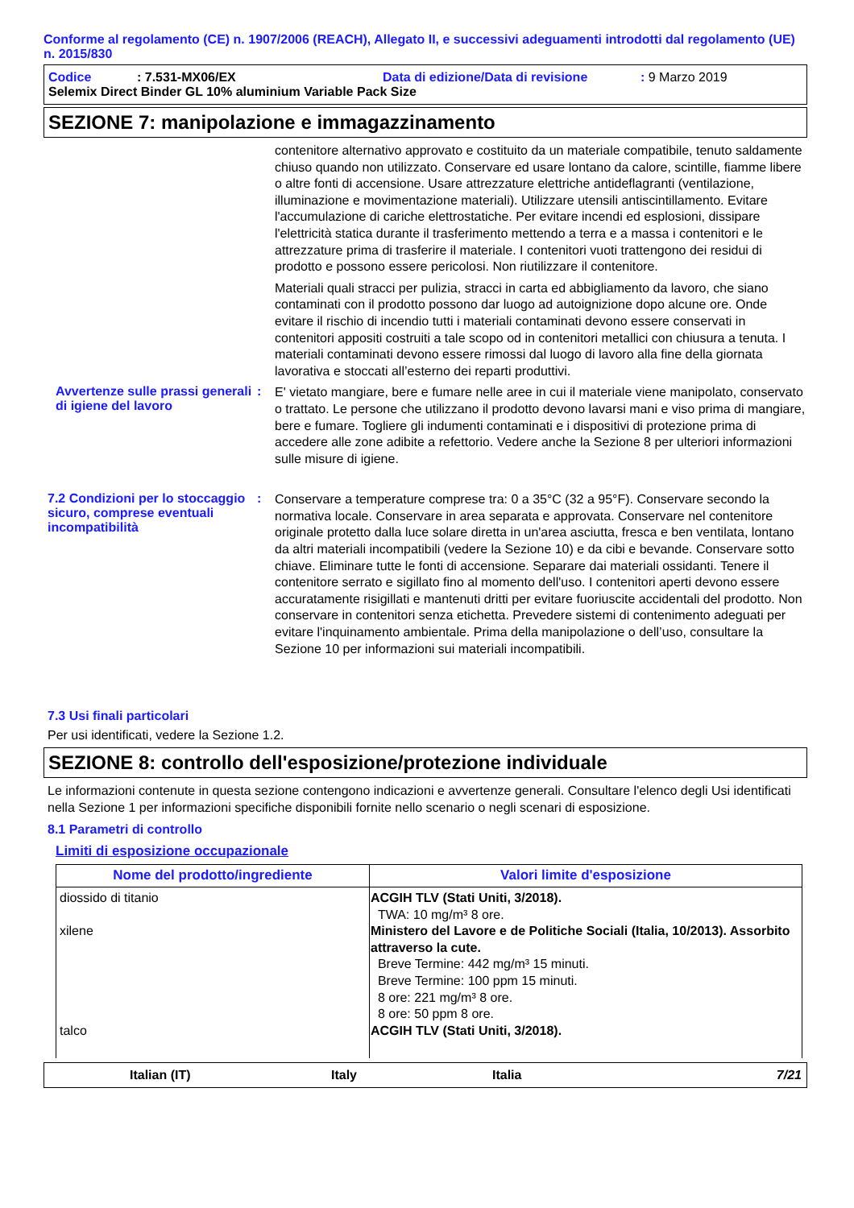Conforme al regolamento (CE) n. 1907/2006 (REACH), Allegato II, e successivi adeguamenti introdotti dal regolamento (UE) n. 2015/830
Codice: 7.531-MX06/EX Data di edizione/Data di revisione: 9 Marzo 2019
Selemix Direct Binder GL 10% aluminium Variable Pack Size
SEZIONE 7: manipolazione e immagazzinamento
contenitore alternativo approvato e costituito da un materiale compatibile, tenuto saldamente chiuso quando non utilizzato. Conservare ed usare lontano da calore, scintille, fiamme libere o altre fonti di accensione. Usare attrezzature elettriche antideflagranti (ventilazione, illuminazione e movimentazione materiali). Utilizzare utensili antiscintillamento. Evitare l'accumulazione di cariche elettrostatiche. Per evitare incendi ed esplosioni, dissipare l'elettricità statica durante il trasferimento mettendo a terra e a massa i contenitori e le attrezzature prima di trasferire il materiale. I contenitori vuoti trattengono dei residui di prodotto e possono essere pericolosi. Non riutilizzare il contenitore.
Materiali quali stracci per pulizia, stracci in carta ed abbigliamento da lavoro, che siano contaminati con il prodotto possono dar luogo ad autoignizione dopo alcune ore. Onde evitare il rischio di incendio tutti i materiali contaminati devono essere conservati in contenitori appositi costruiti a tale scopo od in contenitori metallici con chiusura a tenuta. I materiali contaminati devono essere rimossi dal luogo di lavoro alla fine della giornata lavorativa e stoccati all’esterno dei reparti produttivi.
Avvertenze sulle prassi generali di igiene del lavoro
:
E' vietato mangiare, bere e fumare nelle aree in cui il materiale viene manipolato, conservato o trattato. Le persone che utilizzano il prodotto devono lavarsi mani e viso prima di mangiare, bere e fumare. Togliere gli indumenti contaminati e i dispositivi di protezione prima di accedere alle zone adibite a refettorio. Vedere anche la Sezione 8 per ulteriori informazioni sulle misure di igiene.
7.2 Condizioni per lo stoccaggio sicuro, comprese eventuali incompatibilità
:
Conservare a temperature comprese tra: 0 a 35°C (32 a 95°F). Conservare secondo la normativa locale. Conservare in area separata e approvata. Conservare nel contenitore originale protetto dalla luce solare diretta in un'area asciutta, fresca e ben ventilata, lontano da altri materiali incompatibili (vedere la Sezione 10) e da cibi e bevande. Conservare sotto chiave. Eliminare tutte le fonti di accensione. Separare dai materiali ossidanti. Tenere il contenitore serrato e sigillato fino al momento dell'uso. I contenitori aperti devono essere accuratamente risigillati e mantenuti dritti per evitare fuoriuscite accidentali del prodotto. Non conservare in contenitori senza etichetta. Prevedere sistemi di contenimento adeguati per evitare l'inquinamento ambientale. Prima della manipolazione o dell’uso, consultare la Sezione 10 per informazioni sui materiali incompatibili.
7.3 Usi finali particolari
Per usi identificati, vedere la Sezione 1.2.
SEZIONE 8: controllo dell'esposizione/protezione individuale
Le informazioni contenute in questa sezione contengono indicazioni e avvertenze generali. Consultare l'elenco degli Usi identificati nella Sezione 1 per informazioni specifiche disponibili fornite nello scenario o negli scenari di esposizione.
8.1 Parametri di controllo
Limiti di esposizione occupazionale
| Nome del prodotto/ingrediente | Valori limite d'esposizione |
| --- | --- |
| diossido di titanio xilene talco | ACGIH TLV (Stati Uniti, 3/2018). TWA: 10 mg/m³ 8 ore. Ministero del Lavore e de Politiche Sociali (Italia, 10/2013). Assorbito attraverso la cute. Breve Termine: 442 mg/m³ 15 minuti. Breve Termine: 100 ppm 15 minuti. 8 ore: 221 mg/m³ 8 ore. 8 ore: 50 ppm 8 ore. ACGIH TLV (Stati Uniti, 3/2018). |
Italian (IT) Italy Italia 7/21